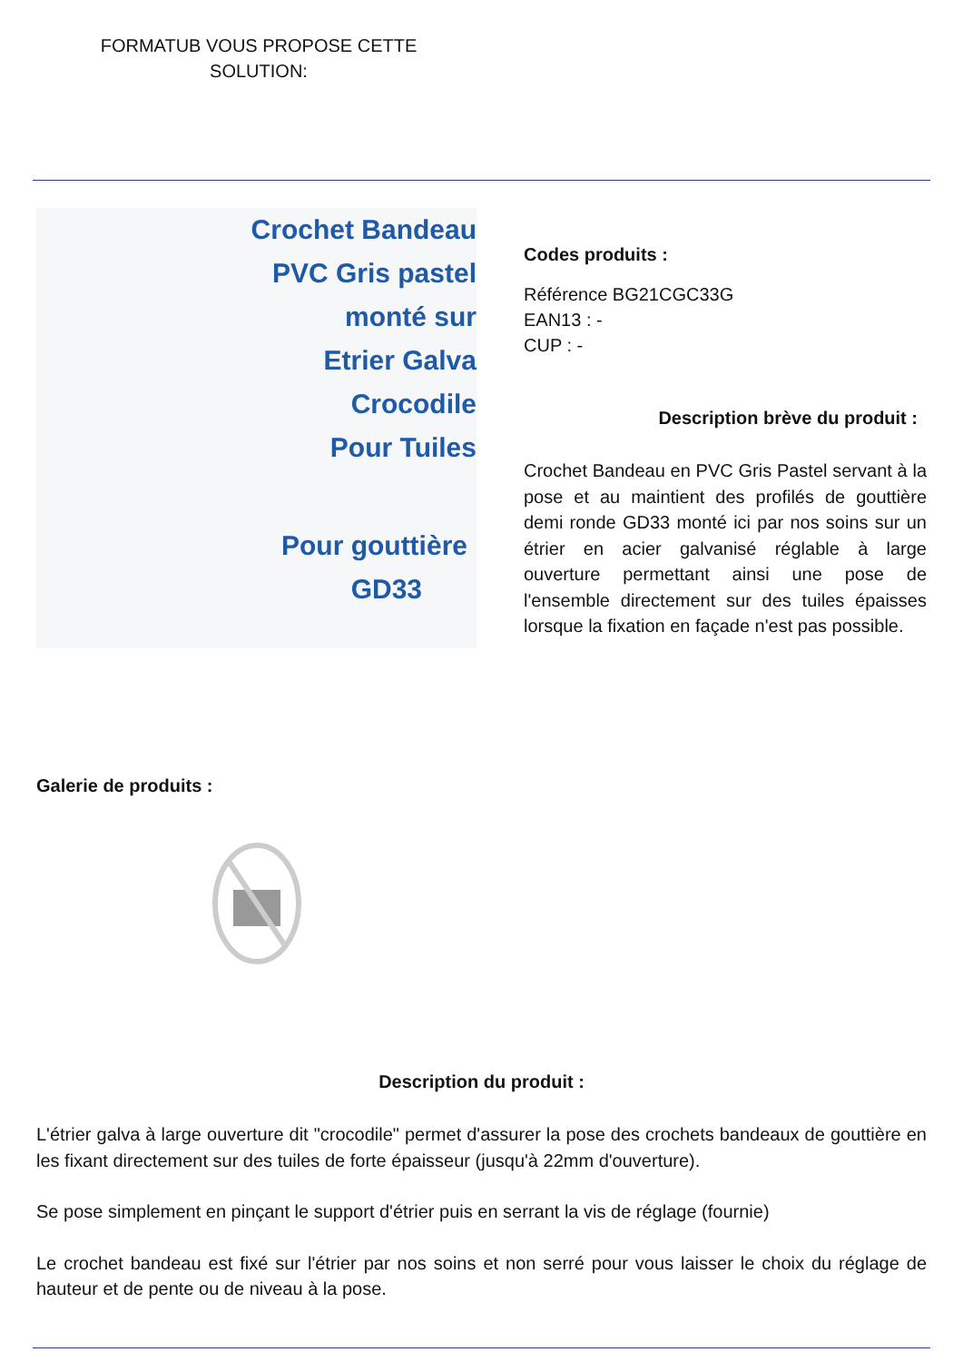FORMATUB VOUS PROPOSE CETTE SOLUTION:
Crochet Bandeau
PVC Gris pastel
monté sur
Etrier Galva
Crocodile
Pour Tuiles
Pour gouttière
GD33
Codes produits :
Référence BG21CGC33G
EAN13 : -
CUP : -
Description brève du produit :
Crochet Bandeau en PVC Gris Pastel servant à la pose et au maintient des profilés de gouttière demi ronde GD33 monté ici par nos soins sur un étrier en acier galvanisé réglable à large ouverture permettant ainsi une pose de l'ensemble directement sur des tuiles épaisses lorsque la fixation en façade n'est pas possible.
Galerie de produits :
Description du produit :
L'étrier galva à large ouverture dit "crocodile" permet d'assurer la pose des crochets bandeaux de gouttière en les fixant directement sur des tuiles de forte épaisseur (jusqu'à 22mm d'ouverture).
Se pose simplement en pinçant le support d'étrier puis en serrant la vis de réglage (fournie)
Le crochet bandeau est fixé sur l'étrier par nos soins et non serré pour vous laisser le choix du réglage de hauteur et de pente ou de niveau à la pose.